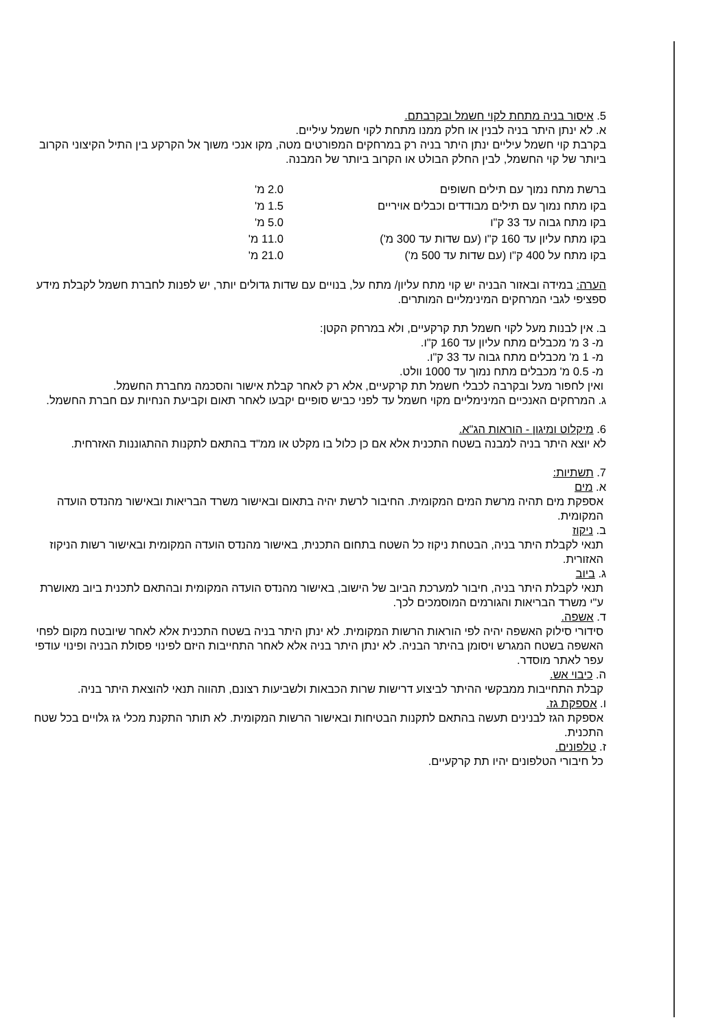5. איסור בניה מתחת לקוי חשמל ובקרבתם.
א. לא ינתן היתר בניה לבנין או חלק ממנו מתחת לקוי חשמל עיליים.
בקרבת קוי חשמל עיליים ינתן היתר בניה רק במרחקים המפורטים מטה, מקו אנכי משוך אל הקרקע בין התיל הקיצוני הקרוב ביותר של קוי החשמל, לבין החלק הבולט או הקרוב ביותר של המבנה.
| ברשת מתח נמוך עם תילים חשופים | 2.0 מ' |
| בקו מתח נמוך עם תילים מבודדים וכבלים אויריים | 1.5 מ' |
| בקו מתח גבוה עד 33 ק"ו | 5.0 מ' |
| בקו מתח עליון עד 160 ק"ו (עם שדות עד 300 מ') | 11.0 מ' |
| בקו מתח על 400 ק"ו (עם שדות עד 500 מ') | 21.0 מ' |
הערה: במידה ובאזור הבניה יש קוי מתח עליון/ מתח על, בנויים עם שדות גדולים יותר, יש לפנות לחברת חשמל לקבלת מידע ספציפי לגבי המרחקים המינימליים המותרים.
ב. אין לבנות מעל לקוי חשמל תת קרקעיים, ולא במרחק הקטן:
מ- 3 מ' מכבלים מתח עליון עד 160 ק"ו.
מ- 1 מ' מכבלים מתח גבוה עד 33 ק"ו.
מ- 0.5 מ' מכבלים מתח נמוך עד 1000 וולט.
ואין לחפור מעל ובקרבה לכבלי חשמל תת קרקעיים, אלא רק לאחר קבלת אישור והסכמה מחברת החשמל.
ג. המרחקים האנכיים המינימליים מקוי חשמל עד לפני כביש סופיים יקבעו לאחר תאום וקביעת הנחיות עם חברת החשמל.
6. מיקלוט ומיגון - הוראות הג"א.
לא יוצא היתר בניה למבנה בשטח התכנית אלא אם כן כלול בו מקלט או ממ"ד בהתאם לתקנות ההתגוננות האזרחית.
7. תשתיות:
א. מים
אספקת מים תהיה מרשת המים המקומית. החיבור לרשת יהיה בתאום ובאישור משרד הבריאות ובאישור מהנדס הועדה המקומית.
ב. ניקוז
תנאי לקבלת היתר בניה, הבטחת ניקוז כל השטח בתחום התכנית, באישור מהנדס הועדה המקומית ובאישור רשות הניקוז האזורית.
ג. ביוב
תנאי לקבלת היתר בניה, חיבור למערכת הביוב של הישוב, באישור מהנדס הועדה המקומית ובהתאם לתכנית ביוב מאושרת ע"י משרד הבריאות והגורמים המוסמכים לכך.
ד. אשפה.
סידורי סילוק האשפה יהיה לפי הוראות הרשות המקומית. לא ינתן היתר בניה בשטח התכנית אלא לאחר שיובטח מקום לפחי האשפה בשטח המגרש ויסומן בהיתר הבניה. לא ינתן היתר בניה אלא לאחר התחייבות היזם לפינוי פסולת הבניה ופינוי עודפי עפר לאתר מוסדר.
ה. כיבוי אש.
קבלת התחייבות ממבקשי ההיתר לביצוע דרישות שרות הכבאות ולשביעות רצונם, תהווה תנאי להוצאת היתר בניה.
ו. אספקת גז.
אספקת הגז לבנינים תעשה בהתאם לתקנות הבטיחות ובאישור הרשות המקומית. לא תותר התקנת מכלי גז גלויים בכל שטח התכנית.
ז. טלפונים.
כל חיבורי הטלפונים יהיו תת קרקעיים.